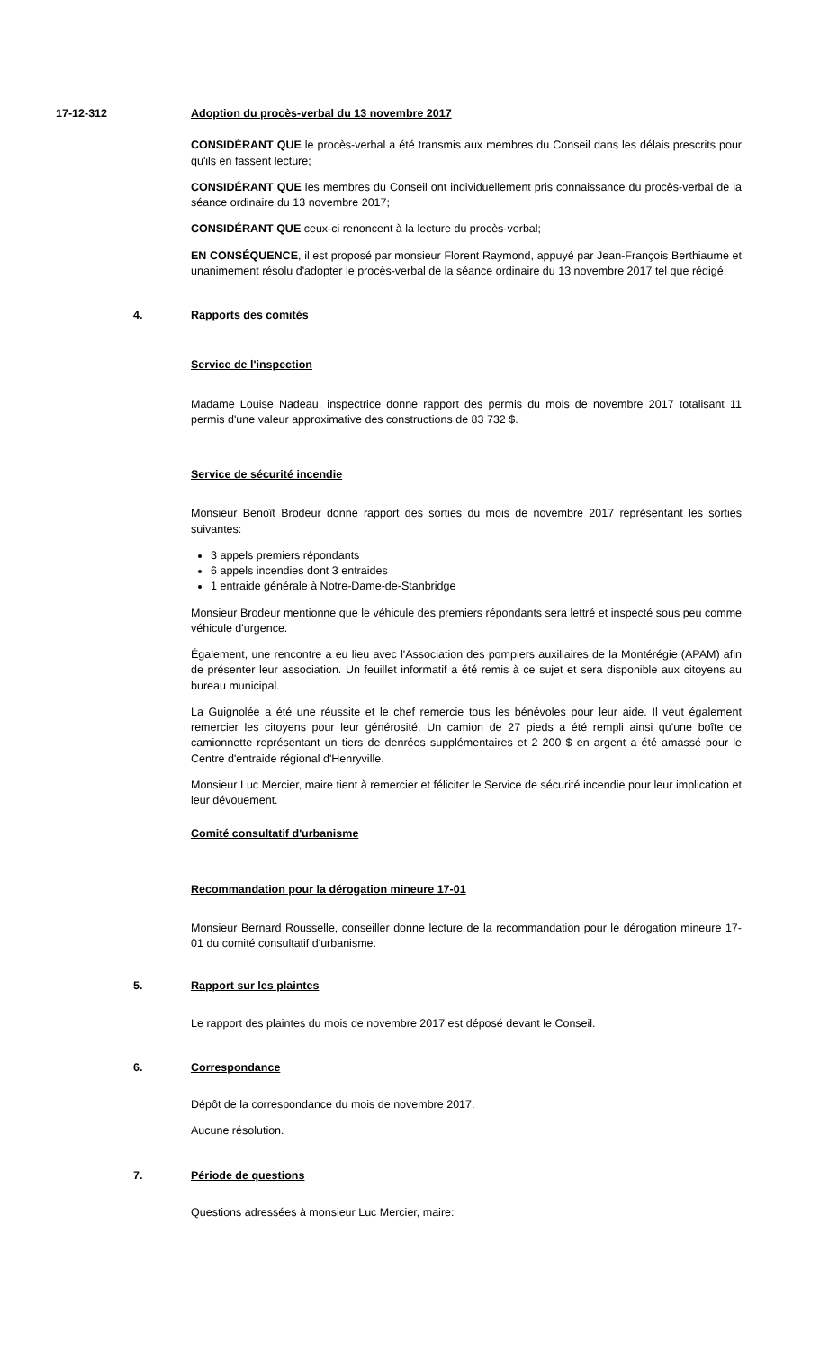17-12-312 Adoption du procès-verbal du 13 novembre 2017
CONSIDÉRANT QUE le procès-verbal a été transmis aux membres du Conseil dans les délais prescrits pour qu'ils en fassent lecture;
CONSIDÉRANT QUE les membres du Conseil ont individuellement pris connaissance du procès-verbal de la séance ordinaire du 13 novembre 2017;
CONSIDÉRANT QUE ceux-ci renoncent à la lecture du procès-verbal;
EN CONSÉQUENCE, il est proposé par monsieur Florent Raymond, appuyé par Jean-François Berthiaume et unanimement résolu d'adopter le procès-verbal de la séance ordinaire du 13 novembre 2017 tel que rédigé.
4. Rapports des comités
Service de l'inspection
Madame Louise Nadeau, inspectrice donne rapport des permis du mois de novembre 2017 totalisant 11 permis d'une valeur approximative des constructions de 83 732 $.
Service de sécurité incendie
Monsieur Benoît Brodeur donne rapport des sorties du mois de novembre 2017 représentant les sorties suivantes:
3 appels premiers répondants
6 appels incendies dont 3 entraides
1 entraide générale à Notre-Dame-de-Stanbridge
Monsieur Brodeur mentionne que le véhicule des premiers répondants sera lettré et inspecté sous peu comme véhicule d'urgence.
Également, une rencontre a eu lieu avec l'Association des pompiers auxiliaires de la Montérégie (APAM) afin de présenter leur association. Un feuillet informatif a été remis à ce sujet et sera disponible aux citoyens au bureau municipal.
La Guignolée a été une réussite et le chef remercie tous les bénévoles pour leur aide. Il veut également remercier les citoyens pour leur générosité. Un camion de 27 pieds a été rempli ainsi qu'une boîte de camionnette représentant un tiers de denrées supplémentaires et 2 200 $ en argent a été amassé pour le Centre d'entraide régional d'Henryville.
Monsieur Luc Mercier, maire tient à remercier et féliciter le Service de sécurité incendie pour leur implication et leur dévouement.
Comité consultatif d'urbanisme
Recommandation pour la dérogation mineure 17-01
Monsieur Bernard Rousselle, conseiller donne lecture de la recommandation pour le dérogation mineure 17-01 du comité consultatif d'urbanisme.
5. Rapport sur les plaintes
Le rapport des plaintes du mois de novembre 2017 est déposé devant le Conseil.
6. Correspondance
Dépôt de la correspondance du mois de novembre 2017.
Aucune résolution.
7. Période de questions
Questions adressées à monsieur Luc Mercier, maire: